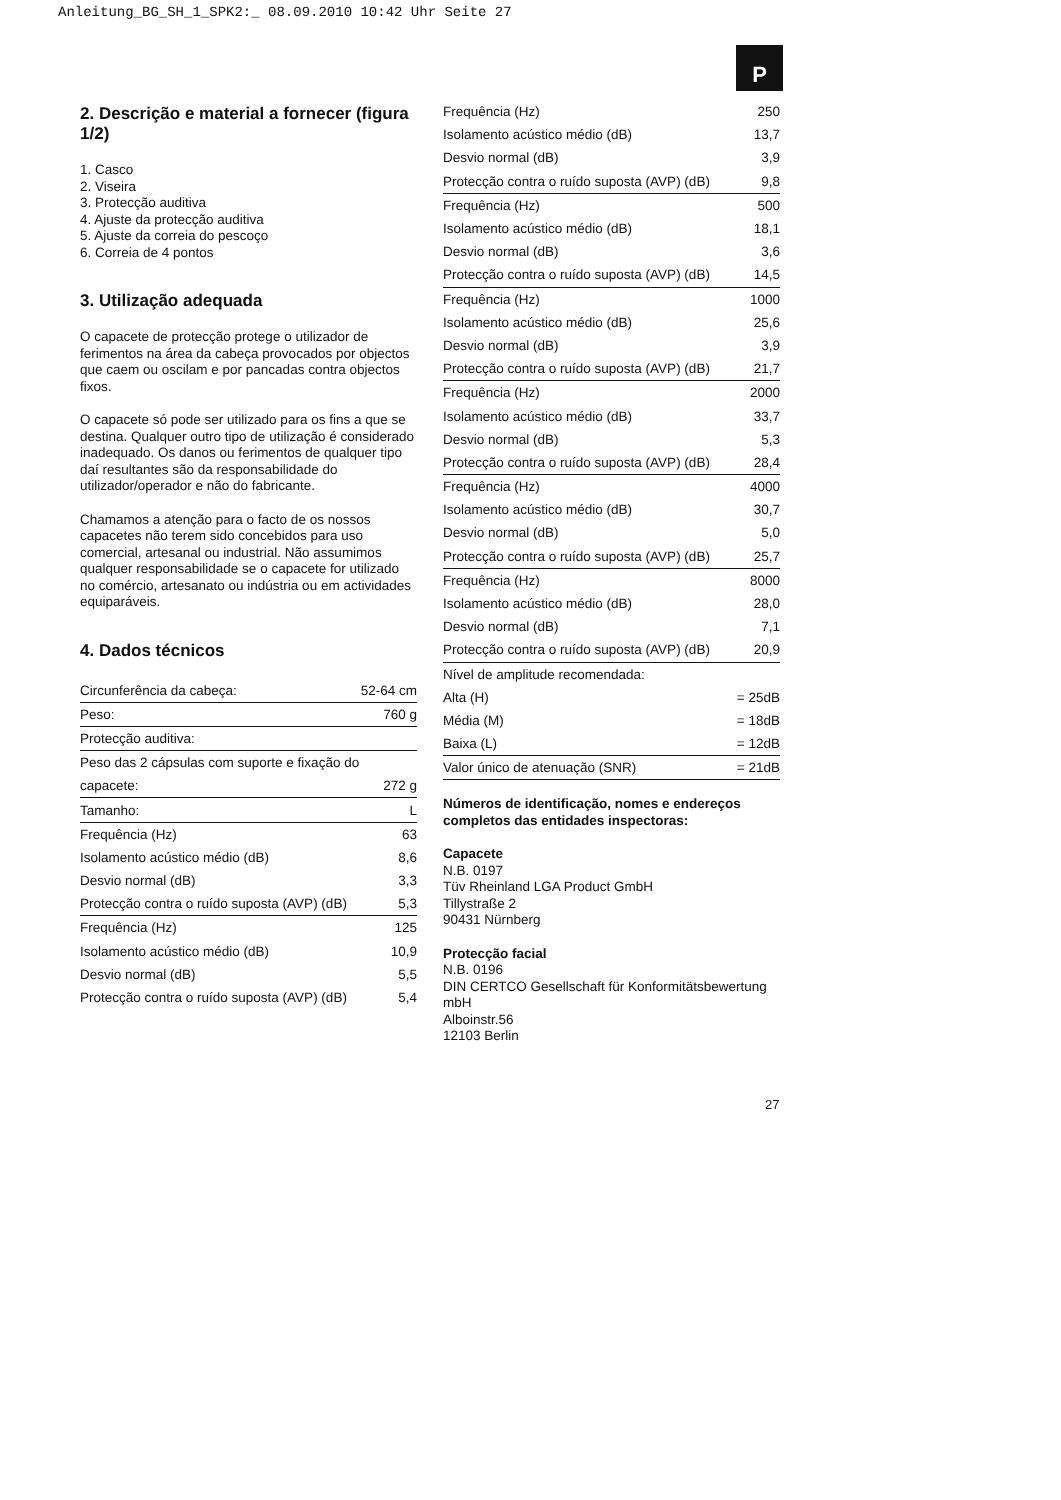Anleitung_BG_SH_1_SPK2:_ 08.09.2010 10:42 Uhr Seite 27
P
2. Descrição e material a fornecer (figura 1/2)
1. Casco
2. Viseira
3. Protecção auditiva
4. Ajuste da protecção auditiva
5. Ajuste da correia do pescoço
6. Correia de 4 pontos
3. Utilização adequada
O capacete de protecção protege o utilizador de ferimentos na área da cabeça provocados por objectos que caem ou oscilam e por pancadas contra objectos fixos.
O capacete só pode ser utilizado para os fins a que se destina. Qualquer outro tipo de utilização é considerado inadequado. Os danos ou ferimentos de qualquer tipo daí resultantes são da responsabilidade do utilizador/operador e não do fabricante.
Chamamos a atenção para o facto de os nossos capacetes não terem sido concebidos para uso comercial, artesanal ou industrial. Não assumimos qualquer responsabilidade se o capacete for utilizado no comércio, artesanato ou indústria ou em actividades equiparáveis.
4. Dados técnicos
| Circunferência da cabeça: | 52-64 cm |
| Peso: | 760 g |
| Protecção auditiva: | |
| Peso das 2 cápsulas com suporte e fixação do | |
| capacete: | 272 g |
| Tamanho: | L |
| Frequência (Hz) | 63 |
| Isolamento acústico médio (dB) | 8,6 |
| Desvio normal (dB) | 3,3 |
| Protecção contra o ruído suposta (AVP) (dB) | 5,3 |
| Frequência (Hz) | 125 |
| Isolamento acústico médio (dB) | 10,9 |
| Desvio normal (dB) | 5,5 |
| Protecção contra o ruído suposta (AVP) (dB) | 5,4 |
| Frequência (Hz) | 250 |
| Isolamento acústico médio (dB) | 13,7 |
| Desvio normal (dB) | 3,9 |
| Protecção contra o ruído suposta (AVP) (dB) | 9,8 |
| Frequência (Hz) | 500 |
| Isolamento acústico médio (dB) | 18,1 |
| Desvio normal (dB) | 3,6 |
| Protecção contra o ruído suposta (AVP) (dB) | 14,5 |
| Frequência (Hz) | 1000 |
| Isolamento acústico médio (dB) | 25,6 |
| Desvio normal (dB) | 3,9 |
| Protecção contra o ruído suposta (AVP) (dB) | 21,7 |
| Frequência (Hz) | 2000 |
| Isolamento acústico médio (dB) | 33,7 |
| Desvio normal (dB) | 5,3 |
| Protecção contra o ruído suposta (AVP) (dB) | 28,4 |
| Frequência (Hz) | 4000 |
| Isolamento acústico médio (dB) | 30,7 |
| Desvio normal (dB) | 5,0 |
| Protecção contra o ruído suposta (AVP) (dB) | 25,7 |
| Frequência (Hz) | 8000 |
| Isolamento acústico médio (dB) | 28,0 |
| Desvio normal (dB) | 7,1 |
| Protecção contra o ruído suposta (AVP) (dB) | 20,9 |
| Nível de amplitude recomendada: | |
| Alta (H) | = 25dB |
| Média (M) | = 18dB |
| Baixa (L) | = 12dB |
| Valor único de atenuação (SNR) | = 21dB |
Números de identificação, nomes e endereços completos das entidades inspectoras:
Capacete
N.B. 0197
Tüv Rheinland LGA Product GmbH
Tillystraße 2
90431 Nürnberg
Protecção facial
N.B. 0196
DIN CERTCO Gesellschaft für Konformitätsbewertung mbH
Alboinstr.56
12103 Berlin
27